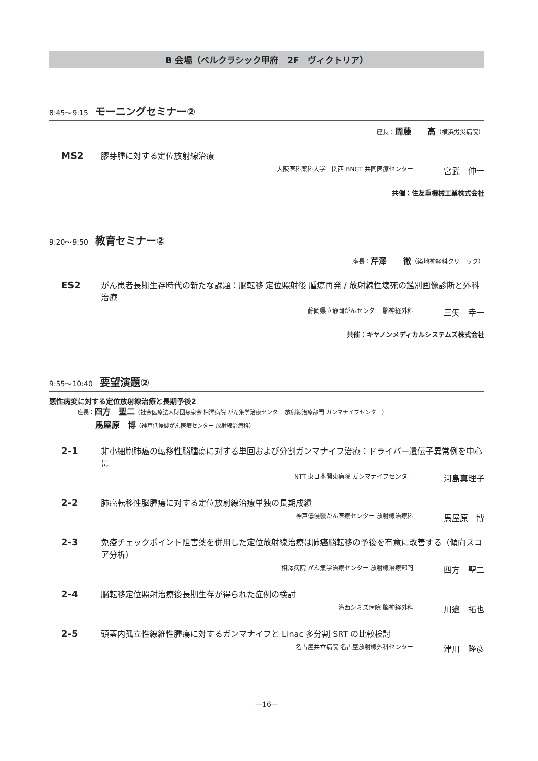B 会場（ベルクラシック甲府　2F　ヴィクトリア）
8:45～9:15 モーニングセミナー②
座長：周藤　　高（横浜労災病院）
MS2
膠芽腫に対する定位放射線治療
大阪医科薬科大学　関西 BNCT 共同医療センター 宮武　伸一
共催：住友重機械工業株式会社
9:20～9:50 教育セミナー②
座長：芹澤　　徹（築地神経科クリニック）
ES2
がん患者長期生存時代の新たな課題：脳転移 定位照射後 腫瘍再発 / 放射線性壊死の鑑別画像診断と外科治療
静岡県立静岡がんセンター 脳神経外科 三矢　幸一
共催：キヤノンメディカルシステムズ株式会社
9:55～10:40 要望演題②
悪性病変に対する定位放射線治療と長期予後2
座長：四方　聖二（社会医療法人財団慈泉会 相澤病院 がん集学治療センター 放射線治療部門 ガンマナイフセンター）
馬屋原　博（神戸低侵襲がん医療センター 放射線治療科）
2-1
非小細胞肺癌の転移性脳腫瘍に対する単回および分割ガンマナイフ治療：ドライバー遺伝子異常例を中心に
NTT 東日本関東病院 ガンマナイフセンター 河島真理子
2-2
肺癌転移性脳腫瘍に対する定位放射線治療単独の長期成績
神戸低侵襲がん医療センター 放射線治療科 馬屋原　博
2-3
免疫チェックポイント阻害薬を併用した定位放射線治療は肺癌脳転移の予後を有意に改善する（傾向スコア分析）
相澤病院 がん集学治療センター 放射線治療部門 四方　聖二
2-4
脳転移定位照射治療後長期生存が得られた症例の検討
洛西シミズ病院 脳神経外科 川邊　拓也
2-5
頭蓋内孤立性線維性腫瘍に対するガンマナイフと Linac 多分割 SRT の比較検討
名古屋共立病院 名古屋放射線外科センター 津川　隆彦
—16—